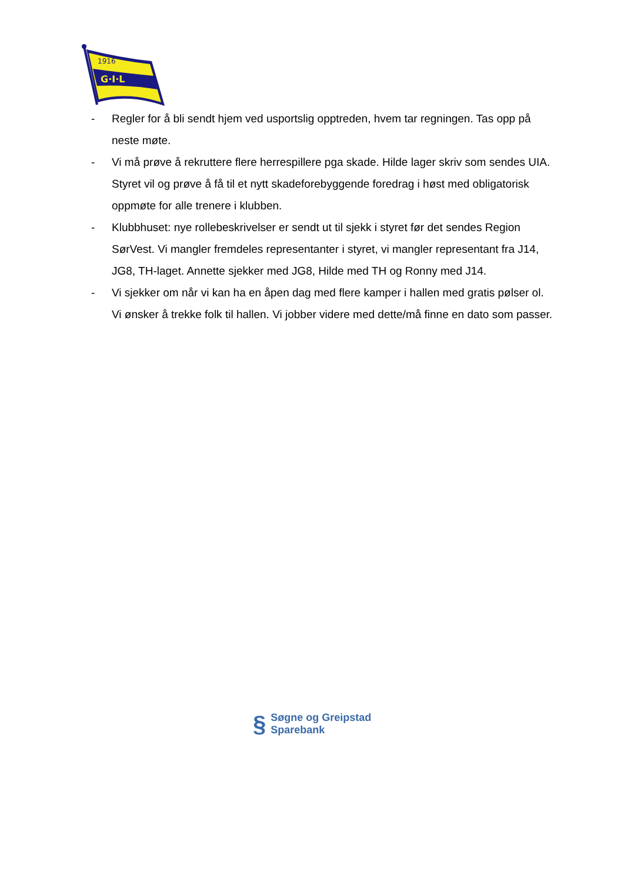1916
G·I·L
- Regler for å bli sendt hjem ved usportslig opptreden, hvem tar regningen. Tas opp på neste møte.
- Vi må prøve å rekruttere flere herrespillere pga skade. Hilde lager skriv som sendes UIA. Styret vil og prøve å få til et nytt skadeforebyggende foredrag i høst med obligatorisk oppmøte for alle trenere i klubben.
- Klubbhuset: nye rollebeskrivelser er sendt ut til sjekk i styret før det sendes Region SørVest. Vi mangler fremdeles representanter i styret, vi mangler representant fra J14, JG8, TH-laget. Annette sjekker med JG8, Hilde med TH og Ronny med J14.
- Vi sjekker om når vi kan ha en åpen dag med flere kamper i hallen med gratis pølser ol. Vi ønsker å trekke folk til hallen. Vi jobber videre med dette/må finne en dato som passer.
§ Søgne og Greipstad
Sparebank